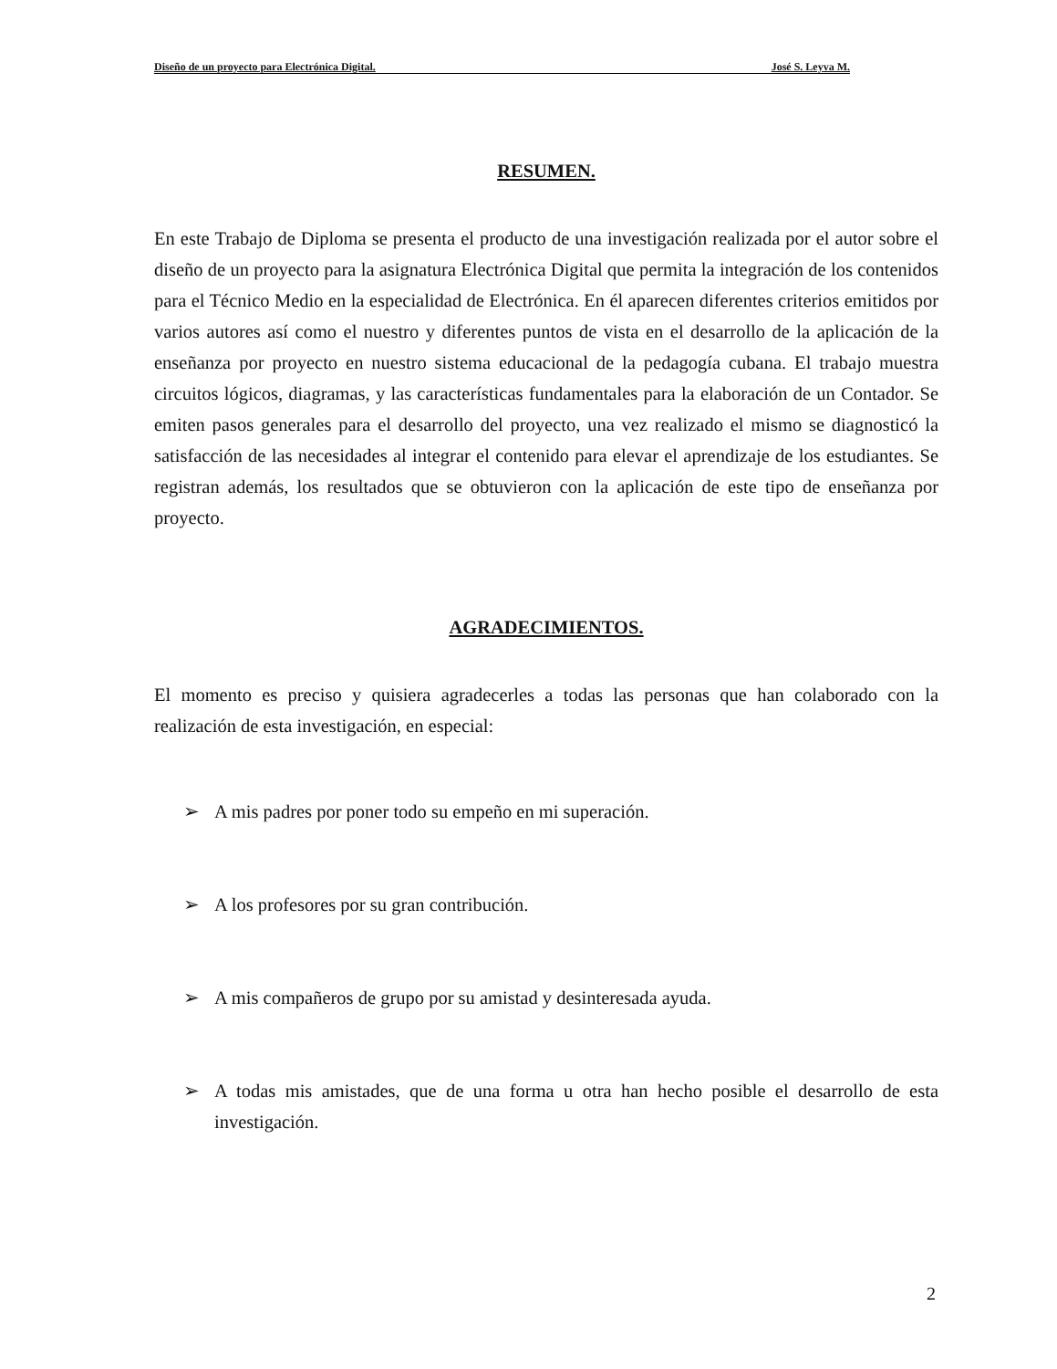Diseño de un proyecto para Electrónica Digital. José S. Leyva M.
RESUMEN.
En este Trabajo de Diploma se presenta el producto de una investigación realizada por el autor sobre el diseño de un proyecto para la asignatura Electrónica Digital que permita la integración de los contenidos para el Técnico Medio en la especialidad de Electrónica. En él aparecen diferentes criterios emitidos por varios autores así como el nuestro y diferentes puntos de vista en el desarrollo de la aplicación de la enseñanza por proyecto en nuestro sistema educacional de la pedagogía cubana. El trabajo muestra circuitos lógicos, diagramas, y las características fundamentales para la elaboración de un Contador. Se emiten pasos generales para el desarrollo del proyecto, una vez realizado el mismo se diagnosticó la satisfacción de las necesidades al integrar el contenido para elevar el aprendizaje de los estudiantes. Se registran además, los resultados que se obtuvieron con la aplicación de este tipo de enseñanza por proyecto.
AGRADECIMIENTOS.
El momento es preciso y quisiera agradecerles a todas las personas que han colaborado con la realización de esta investigación, en especial:
➢ A mis padres por poner todo su empeño en mi superación.
➢ A los profesores por su gran contribución.
➢ A mis compañeros de grupo por su amistad y desinteresada ayuda.
➢ A todas mis amistades, que de una forma u otra han hecho posible el desarrollo de esta investigación.
2